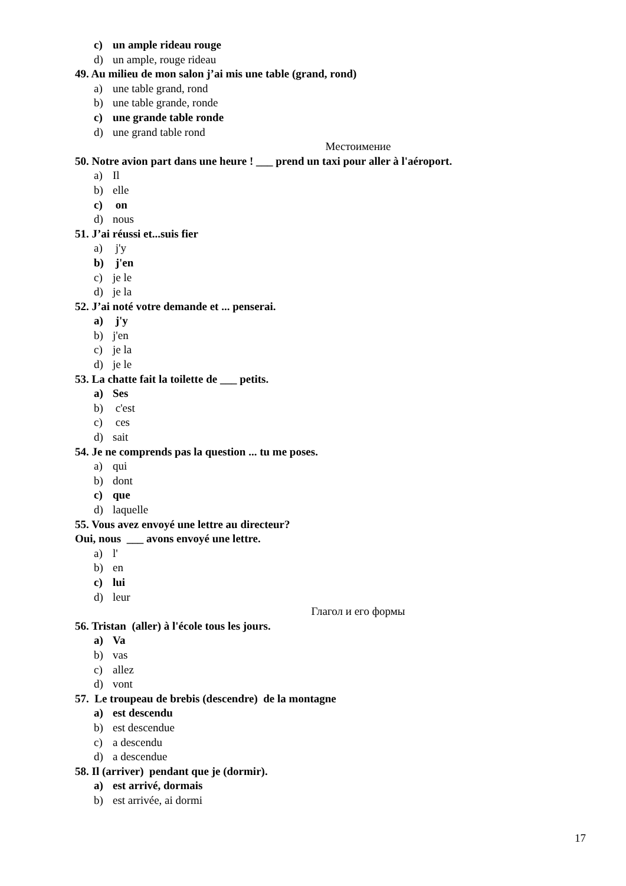c) un ample rideau rouge
d) un ample, rouge rideau
49. Au milieu de mon salon j’ai mis une table (grand, rond)
a) une table grand, rond
b) une table grande, ronde
c) une grande table ronde
d) une grand table rond
Местоимение
50. Notre avion part dans une heure ! ___ prend un taxi pour aller à l'aéroport.
a) Il
b) elle
c) on
d) nous
51. J’ai réussi et...suis fier
a) j'y
b) j'en
c) je le
d) je la
52. J’ai noté votre demande et ... penserai.
a) j'y
b) j'en
c) je la
d) je le
53. La chatte fait la toilette de ___ petits.
a) Ses
b) c'est
c) ces
d) sait
54. Je ne comprends pas la question ... tu me poses.
a) qui
b) dont
c) que
d) laquelle
55. Vous avez envoyé une lettre au directeur?
Oui, nous ___ avons envoyé une lettre.
a) l'
b) en
c) lui
d) leur
Глагол и его формы
56. Tristan (aller) à l'école tous les jours.
a) Va
b) vas
c) allez
d) vont
57. Le troupeau de brebis (descendre) de la montagne
a) est descendu
b) est descendue
c) a descendu
d) a descendue
58. Il (arriver) pendant que je (dormir).
a) est arrivé, dormais
b) est arrivée, ai dormi
17